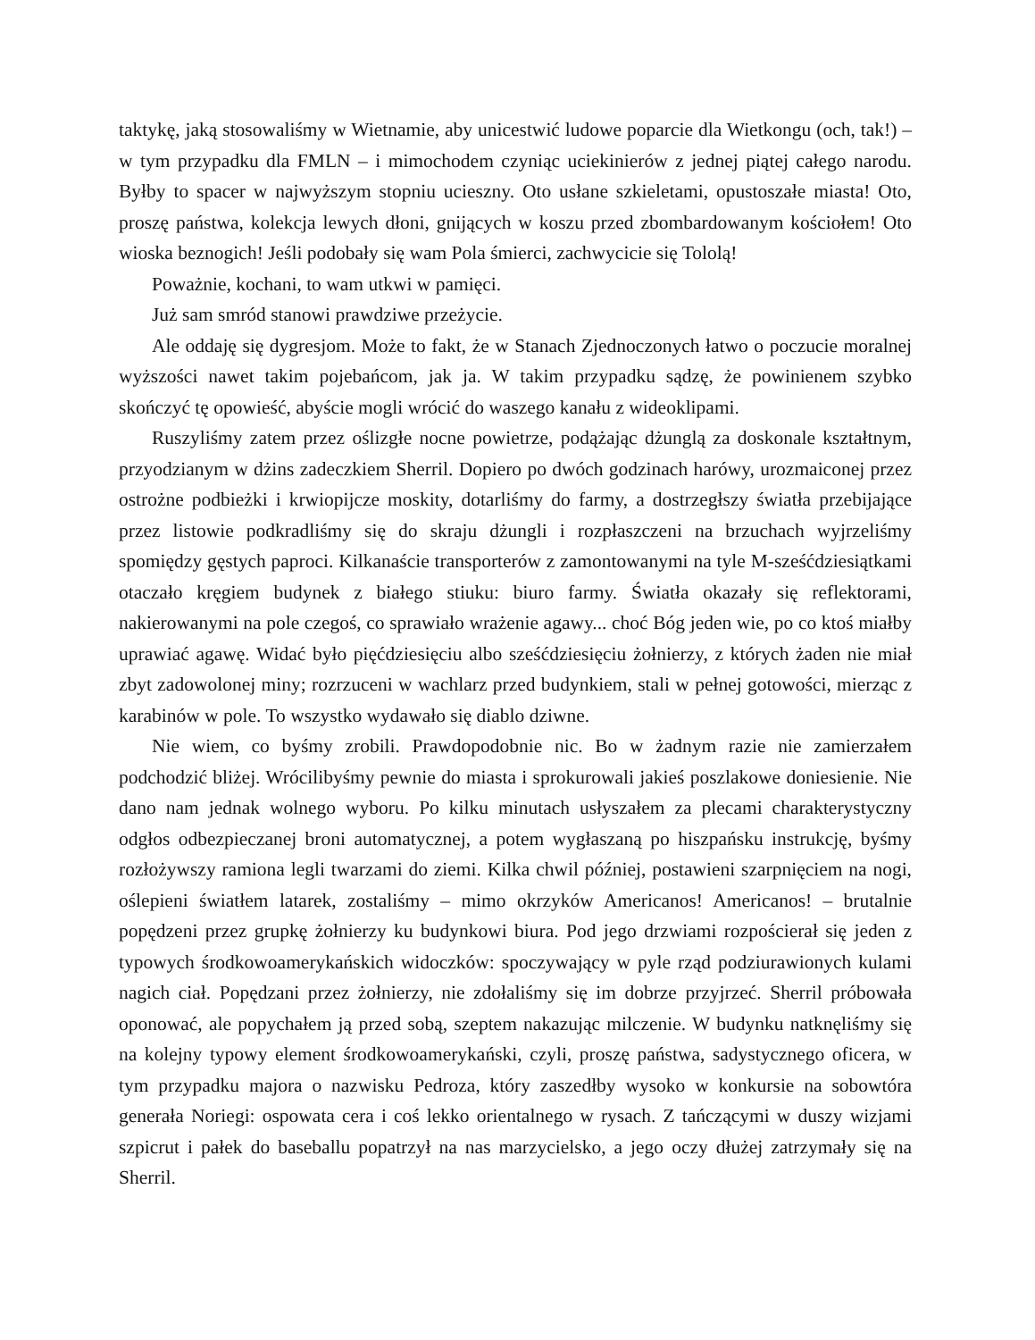taktykę, jaką stosowaliśmy w Wietnamie, aby unicestwić ludowe poparcie dla Wietkongu (och, tak!) – w tym przypadku dla FMLN – i mimochodem czyniąc uciekinierów z jednej piątej całego narodu. Byłby to spacer w najwyższym stopniu ucieszny. Oto usłane szkieletami, opustoszałe miasta! Oto, proszę państwa, kolekcja lewych dłoni, gnijących w koszu przed zbombardowanym kościołem! Oto wioska beznogich! Jeśli podobały się wam Pola śmierci, zachwycicie się Tololą!
Poważnie, kochani, to wam utkwi w pamięci.
Już sam smród stanowi prawdziwe przeżycie.
Ale oddaję się dygresjom. Może to fakt, że w Stanach Zjednoczonych łatwo o poczucie moralnej wyższości nawet takim pojebańcom, jak ja. W takim przypadku sądzę, że powinienem szybko skończyć tę opowieść, abyście mogli wrócić do waszego kanału z wideoklipami.
Ruszyliśmy zatem przez oślizgłe nocne powietrze, podążając dżunglą za doskonale kształtnym, przyodzianym w dżins zadeczkiem Sherril. Dopiero po dwóch godzinach harówy, urozmaiconej przez ostrożne podbieżki i krwiopijcze moskity, dotarliśmy do farmy, a dostrzegłszy światła przebijające przez listowie podkradliśmy się do skraju dżungli i rozpłaszczeni na brzuchach wyjrzeliśmy spomiędzy gęstych paproci. Kilkanaście transporterów z zamontowanymi na tyle M-sześćdziesiątkami otaczało kręgiem budynek z białego stiuku: biuro farmy. Światła okazały się reflektorami, nakierowanymi na pole czegoś, co sprawiało wrażenie agawy... choć Bóg jeden wie, po co ktoś miałby uprawiać agawę. Widać było pięćdziesięciu albo sześćdziesięciu żołnierzy, z których żaden nie miał zbyt zadowolonej miny; rozrzuceni w wachlarz przed budynkiem, stali w pełnej gotowości, mierząc z karabinów w pole. To wszystko wydawało się diablo dziwne.
Nie wiem, co byśmy zrobili. Prawdopodobnie nic. Bo w żadnym razie nie zamierzałem podchodzić bliżej. Wrócilibyśmy pewnie do miasta i sprokurowali jakieś poszlakowe doniesienie. Nie dano nam jednak wolnego wyboru. Po kilku minutach usłyszałem za plecami charakterystyczny odgłos odbezpieczanej broni automatycznej, a potem wygłaszaną po hiszpańsku instrukcję, byśmy rozłożywszy ramiona legli twarzami do ziemi. Kilka chwil później, postawieni szarpnięciem na nogi, oślepieni światłem latarek, zostaliśmy – mimo okrzyków Americanos! Americanos! – brutalnie popędzeni przez grupkę żołnierzy ku budynkowi biura. Pod jego drzwiami rozpościerał się jeden z typowych środkowoamerykańskich widoczków: spoczywający w pyle rząd podziurawionych kulami nagich ciał. Popędzani przez żołnierzy, nie zdołaliśmy się im dobrze przyjrzeć. Sherril próbowała oponować, ale popychałem ją przed sobą, szeptem nakazując milczenie. W budynku natknęliśmy się na kolejny typowy element środkowoamerykański, czyli, proszę państwa, sadystycznego oficera, w tym przypadku majora o nazwisku Pedroza, który zaszedłby wysoko w konkursie na sobowtóra generała Noriegi: ospowata cera i coś lekko orientalnego w rysach. Z tańczącymi w duszy wizjami szpicrut i pałek do baseballu popatrzył na nas marzycielsko, a jego oczy dłużej zatrzymały się na Sherril.